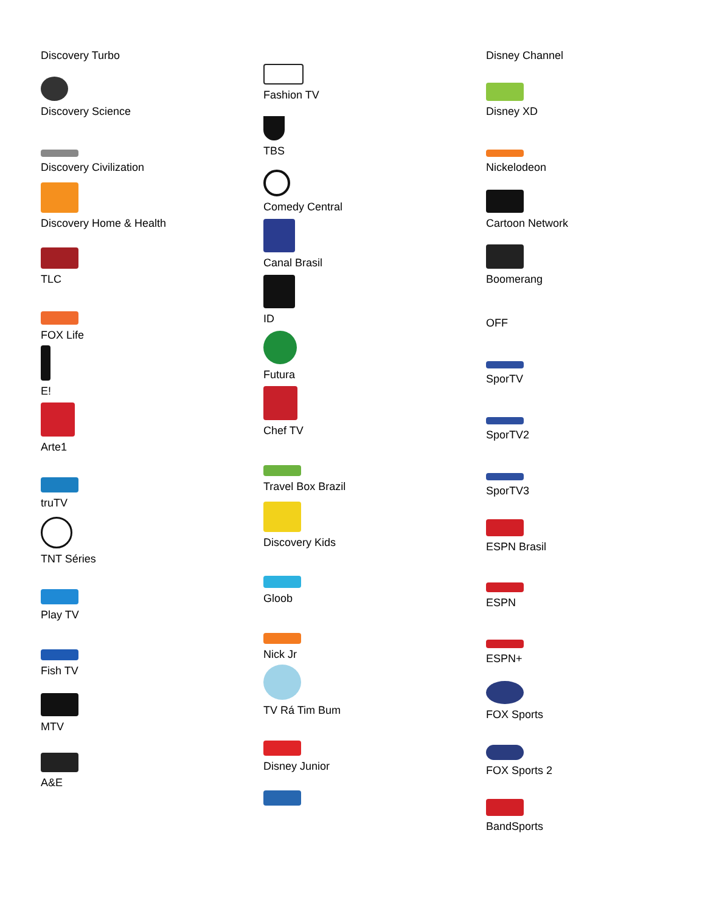Discovery Turbo
Discovery Science
Discovery Civilization
Discovery Home & Health
TLC
FOX Life
E!
Arte1
truTV
TNT Séries
Play TV
Fish TV
MTV
A&E
Fashion TV
TBS
Comedy Central
Canal Brasil
ID
Futura
Chef TV
Travel Box Brazil
Discovery Kids
Gloob
Nick Jr
TV Rá Tim Bum
Disney Junior
Disney Channel
Disney XD
Nickelodeon
Cartoon Network
Boomerang
OFF
SporTV
SporTV2
SporTV3
ESPN Brasil
ESPN
ESPN+
FOX Sports
FOX Sports 2
BandSports